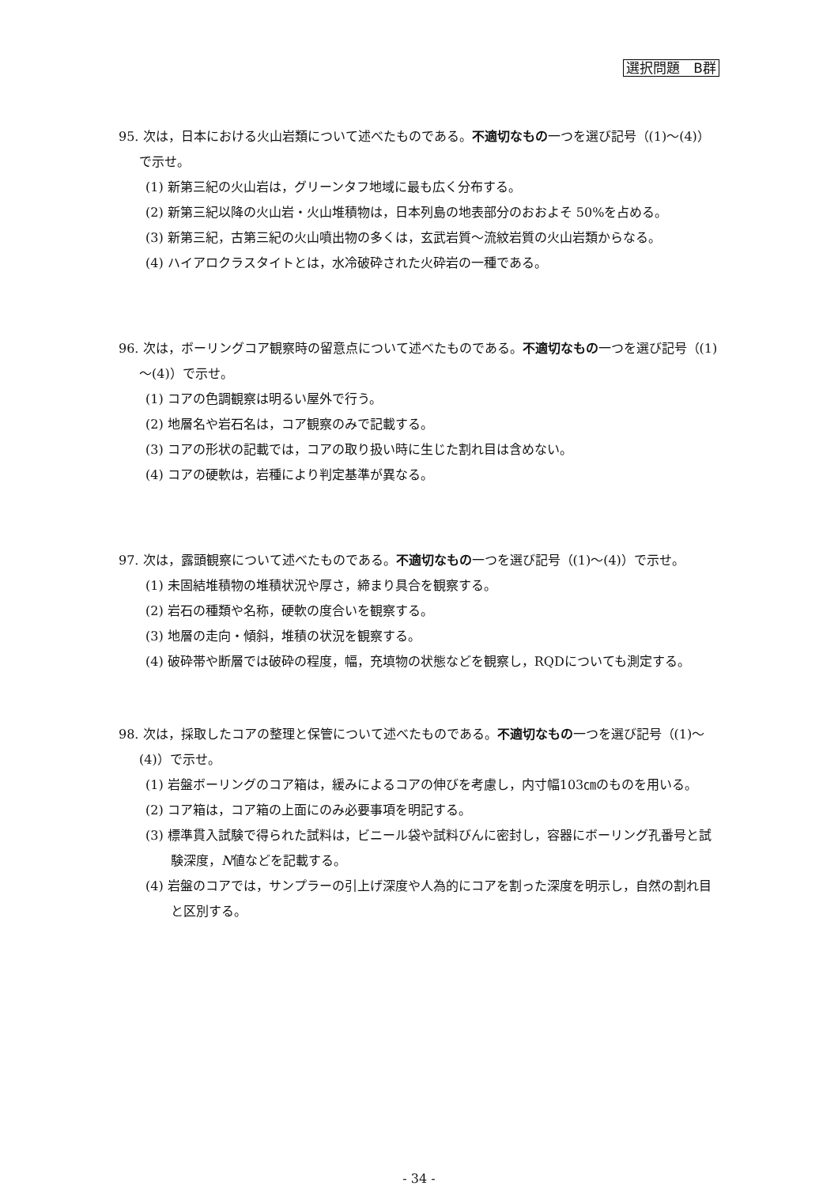選択問題　B群
95. 次は，日本における火山岩類について述べたものである。不適切なもの一つを選び記号（(1)～(4)）で示せ。
(1) 新第三紀の火山岩は，グリーンタフ地域に最も広く分布する。
(2) 新第三紀以降の火山岩・火山堆積物は，日本列島の地表部分のおおよそ 50%を占める。
(3) 新第三紀，古第三紀の火山噴出物の多くは，玄武岩質～流紋岩質の火山岩類からなる。
(4) ハイアロクラスタイトとは，水冷破砕された火砕岩の一種である。
96. 次は，ボーリングコア観察時の留意点について述べたものである。不適切なもの一つを選び記号（(1)～(4)）で示せ。
(1) コアの色調観察は明るい屋外で行う。
(2) 地層名や岩石名は，コア観察のみで記載する。
(3) コアの形状の記載では，コアの取り扱い時に生じた割れ目は含めない。
(4) コアの硬軟は，岩種により判定基準が異なる。
97. 次は，露頭観察について述べたものである。不適切なもの一つを選び記号（(1)～(4)）で示せ。
(1) 未固結堆積物の堆積状況や厚さ，締まり具合を観察する。
(2) 岩石の種類や名称，硬軟の度合いを観察する。
(3) 地層の走向・傾斜，堆積の状況を観察する。
(4) 破砕帯や断層では破砕の程度，幅，充填物の状態などを観察し，RQDについても測定する。
98. 次は，採取したコアの整理と保管について述べたものである。不適切なもの一つを選び記号（(1)～(4)）で示せ。
(1) 岩盤ボーリングのコア箱は，緩みによるコアの伸びを考慮し，内寸幅103㎝のものを用いる。
(2) コア箱は，コア箱の上面にのみ必要事項を明記する。
(3) 標準貫入試験で得られた試料は，ビニール袋や試料びんに密封し，容器にボーリング孔番号と試験深度，N値などを記載する。
(4) 岩盤のコアでは，サンプラーの引上げ深度や人為的にコアを割った深度を明示し，自然の割れ目と区別する。
- 34 -